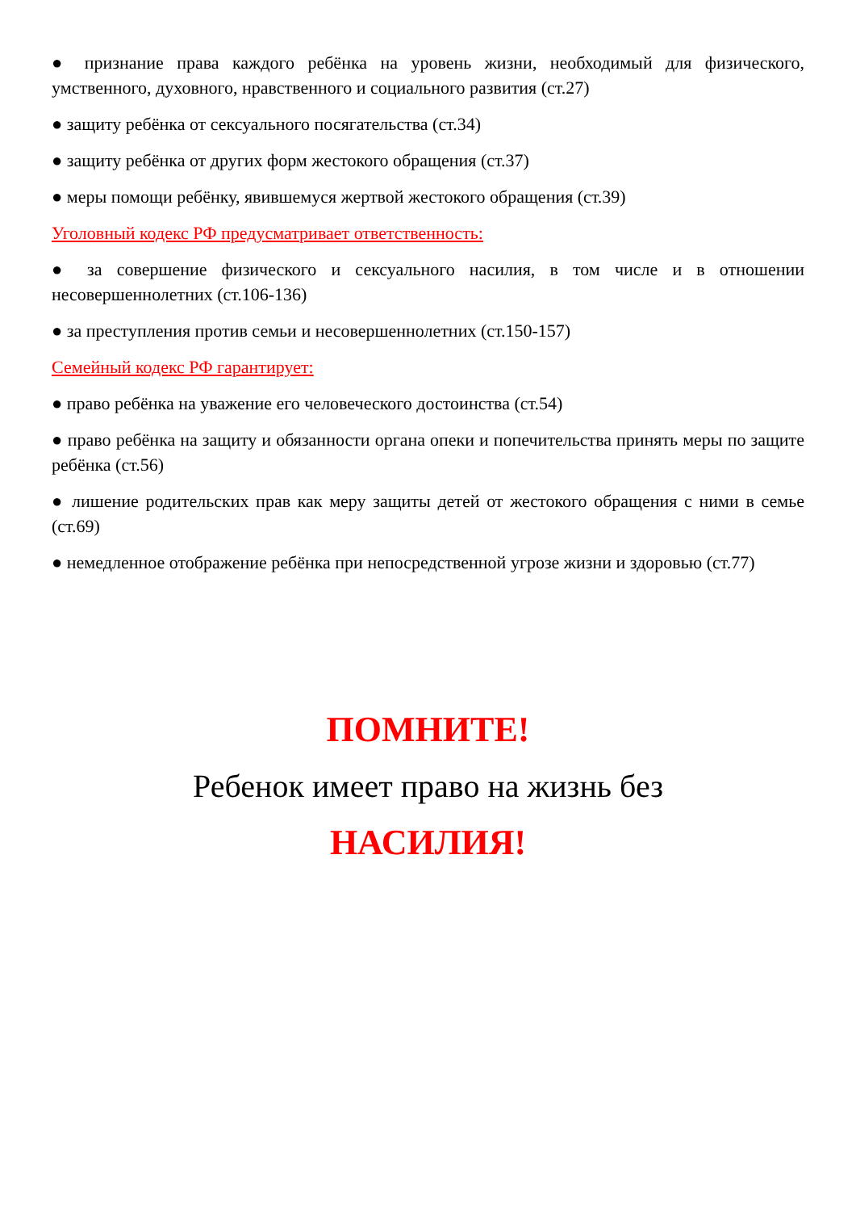● признание права каждого ребёнка на уровень жизни, необходимый для физического, умственного, духовного, нравственного и социального развития (ст.27)
● защиту ребёнка от сексуального посягательства (ст.34)
● защиту ребёнка от других форм жестокого обращения (ст.37)
● меры помощи ребёнку, явившемуся жертвой жестокого обращения (ст.39)
Уголовный кодекс РФ предусматривает ответственность:
● за совершение физического и сексуального насилия, в том числе и в отношении несовершеннолетних (ст.106-136)
● за преступления против семьи и несовершеннолетних (ст.150-157)
Семейный кодекс РФ гарантирует:
● право ребёнка на уважение его человеческого достоинства (ст.54)
● право ребёнка на защиту и обязанности органа опеки и попечительства принять меры по защите ребёнка (ст.56)
● лишение родительских прав как меру защиты детей от жестокого обращения с ними в семье (ст.69)
● немедленное отображение ребёнка при непосредственной угрозе жизни и здоровью (ст.77)
ПОМНИТЕ!
Ребенок имеет право на жизнь без
НАСИЛИЯ!